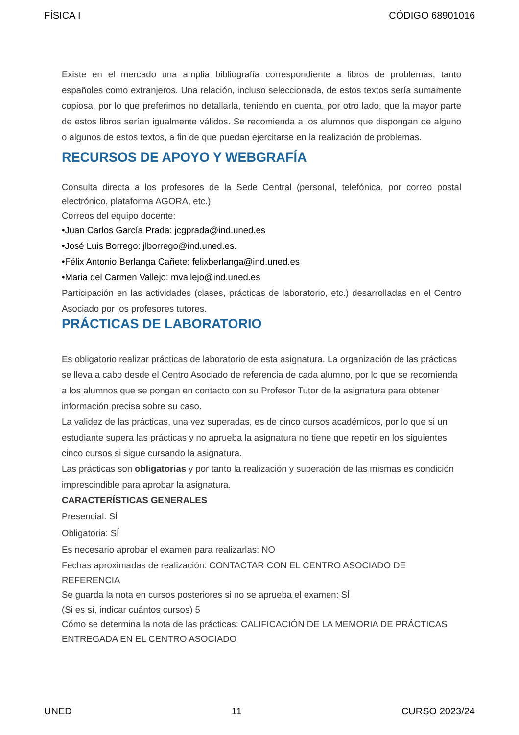FÍSICA I CÓDIGO 68901016
Existe en el mercado una amplia bibliografía correspondiente a libros de problemas, tanto españoles como extranjeros. Una relación, incluso seleccionada, de estos textos sería sumamente copiosa, por lo que preferimos no detallarla, teniendo en cuenta, por otro lado, que la mayor parte de estos libros serían igualmente válidos. Se recomienda a los alumnos que dispongan de alguno o algunos de estos textos, a fin de que puedan ejercitarse en la realización de problemas.
RECURSOS DE APOYO Y WEBGRAFÍA
Consulta directa a los profesores de la Sede Central (personal, telefónica, por correo postal electrónico, plataforma AGORA, etc.)
Correos del equipo docente:
•Juan Carlos García Prada: jcgprada@ind.uned.es
•José Luis Borrego: jlborrego@ind.uned.es.
•Félix Antonio Berlanga Cañete: felixberlanga@ind.uned.es
•Maria del Carmen Vallejo: mvallejo@ind.uned.es
Participación en las actividades (clases, prácticas de laboratorio, etc.) desarrolladas en el Centro Asociado por los profesores tutores.
PRÁCTICAS DE LABORATORIO
Es obligatorio realizar prácticas de laboratorio de esta asignatura. La organización de las prácticas se lleva a cabo desde el Centro Asociado de referencia de cada alumno, por lo que se recomienda a los alumnos que se pongan en contacto con su Profesor Tutor de la asignatura para obtener información precisa sobre su caso.
La validez de las prácticas, una vez superadas, es de cinco cursos académicos, por lo que si un estudiante supera las prácticas y no aprueba la asignatura no tiene que repetir en los siguientes cinco cursos si sigue cursando la asignatura.
Las prácticas son obligatorias y por tanto la realización y superación de las mismas es condición imprescindible para aprobar la asignatura.
CARACTERÍSTICAS GENERALES
Presencial: SÍ
Obligatoria: SÍ
Es necesario aprobar el examen para realizarlas: NO
Fechas aproximadas de realización: CONTACTAR CON EL CENTRO ASOCIADO DE REFERENCIA
Se guarda la nota en cursos posteriores si no se aprueba el examen: SÍ
(Si es sí, indicar cuántos cursos) 5
Cómo se determina la nota de las prácticas: CALIFICACIÓN DE LA MEMORIA DE PRÁCTICAS ENTREGADA EN EL CENTRO ASOCIADO
UNED 11 CURSO 2023/24